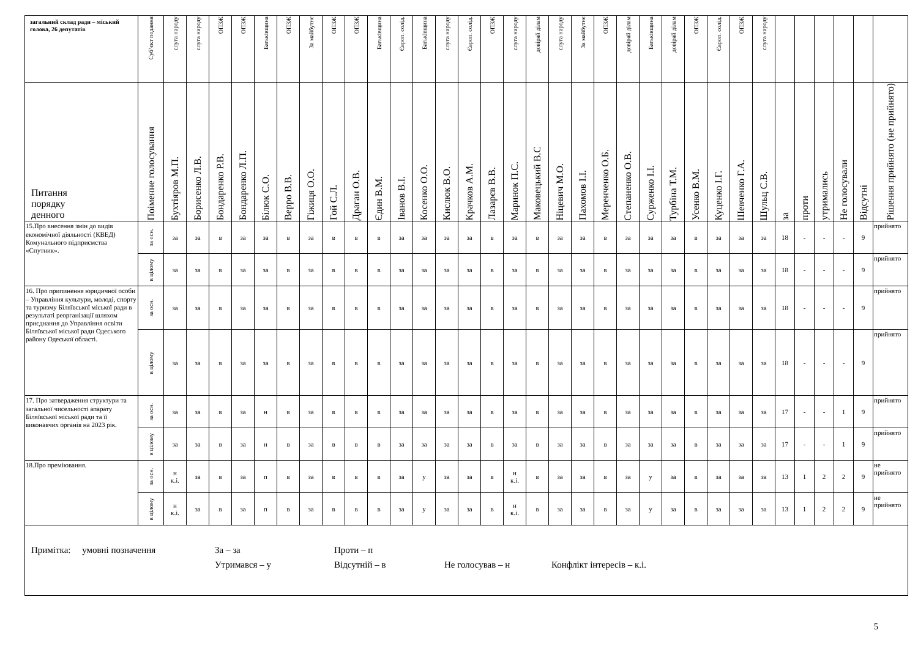| загальний склад ради – міський голова, 26 депутатів | Суб’єкт подання | слуга народу | слуга народу | ОПЗЖ | ОПЗЖ | Батьківщина | ОПЗЖ | За майбутнє | ОПЗЖ | ОПЗЖ | Батьківщина | Європ. солід. | Батьківщина | слуга народу | Європ. солід. | ОПЗЖ | слуга народу | довіряй ділам | слуга народу | За майбутнє | ОПЗЖ | довіряй ділам | Батьківщина | довіряй ділам | ОПЗЖ | Європ. солід. | ОПЗЖ | слуга народу | | | | | | |
| Питання порядку денного | Поіменне голосування | Бухтіяров М.П. | Борисенко Л.В. | Бондаренко Р.В. | Бондаренко Л.П. | Білюк С.О. | Верро В.В. | Гіжиця О.О. | Гой С.Л. | Драган О.В. | Єдин В.М. | Іванов В.І. | Косенко О.О. | Кислюк В.О. | Крачков А.М. | Лазарєв В.В. | Маринок П.С. | Маковецький В.С | Ніцевич М.О. | Пахомов І.І. | Меренченко О.Б. | Степаненко О.В. | Сурженко І.І. | Турбіна Т.М. | Усенко В.М. | Куценко І.Г. | Шевченко Г.А. | Шульц С.В. | за | проти | утримались | Не голосували | Відсутні | Рішення прийнято (не прийнято) |
| 15.Про внесення змін до видів економічної діяльності (КВЕД) Комунального підприємства «Спутник». | за осн. | за | за | в | за | за | в | за | в | в | в | за | за | за | за | в | за | в | за | за | в | за | за | за | в | за | за | за | 18 | - | - | - | 9 | прийнято |
| | в цілому | за | за | в | за | за | в | за | в | в | в | за | за | за | за | в | за | в | за | за | в | за | за | за | в | за | за | за | 18 | - | - | - | 9 | прийнято |
| 16. Про припинення юридичної особи – Управління культури, молоді, спорту та туризму Біляївської міської ради в результаті реорганізації шляхом приєднання до Управління освіти Біляївської міської ради Одеського району Одеської області. | за осн. | за | за | в | за | за | в | за | в | в | в | за | за | за | за | в | за | в | за | за | в | за | за | за | в | за | за | за | 18 | - | - | - | 9 | прийнято |
| | в цілому | за | за | в | за | за | в | за | в | в | в | за | за | за | за | в | за | в | за | за | в | за | за | за | в | за | за | за | 18 | - | - | - | 9 | прийнято |
| 17. Про затвердження структури та загальної чисельності апарату Біляївської міської ради та її виконавчих органів на 2023 рік. | за осн. | за | за | в | за | н | в | за | в | в | в | за | за | за | за | в | за | в | за | за | в | за | за | за | в | за | за | за | 17 | - | - | 1 | 9 | прийнято |
| | в цілому | за | за | в | за | н | в | за | в | в | в | за | за | за | за | в | за | в | за | за | в | за | за | за | в | за | за | за | 17 | - | - | 1 | 9 | прийнято |
| 18.Про преміювання. | за осн. | н к.і. | за | в | за | п | в | за | в | в | в | за | у | за | за | в | н к.і. | в | за | за | в | за | у | за | в | за | за | за | 13 | 1 | 2 | 2 | 9 | не прийнято |
| | в цілому | н к.і. | за | в | за | п | в | за | в | в | в | за | у | за | за | в | н к.і. | в | за | за | в | за | у | за | в | за | за | за | 13 | 1 | 2 | 2 | 9 | не прийнято |
| Примітка: умовні позначення За – за Проти – п Утримався – у Відсутній – в Не голосував – н Конфлікт інтересів – к.і. | | | | | | | | | | | | | | | | | | | | | | | | | | | | | | | | | | |
5